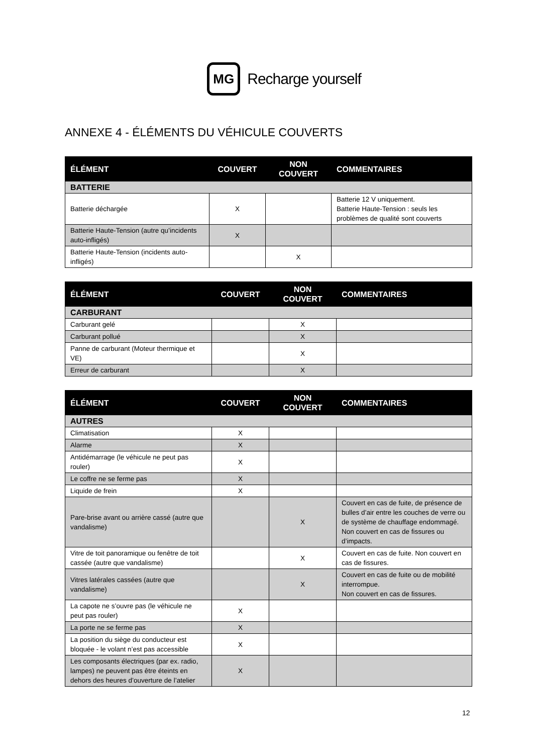MG
Recharge yourself
ANNEXE 4 - ÉLÉMENTS DU VÉHICULE COUVERTS
| ÉLÉMENT | COUVERT | NON COUVERT | COMMENTAIRES |
| --- | --- | --- | --- |
| BATTERIE | | | |
| Batterie déchargée | X | | Batterie 12 V uniquement. Batterie Haute-Tension : seuls les problèmes de qualité sont couverts |
| Batterie Haute-Tension (autre qu’incidents auto-infligés) | X | | |
| Batterie Haute-Tension (incidents auto-infligés) | | X | |
| ÉLÉMENT | COUVERT | NON COUVERT | COMMENTAIRES |
| --- | --- | --- | --- |
| CARBURANT | | | |
| Carburant gelé | | X | |
| Carburant pollué | | X | |
| Panne de carburant (Moteur thermique et VE) | | X | |
| Erreur de carburant | | X | |
| ÉLÉMENT | COUVERT | NON COUVERT | COMMENTAIRES |
| --- | --- | --- | --- |
| AUTRES | | | |
| Climatisation | X | | |
| Alarme | X | | |
| Antidémarrage (le véhicule ne peut pas rouler) | X | | |
| Le coffre ne se ferme pas | X | | |
| Liquide de frein | X | | |
| Pare-brise avant ou arrière cassé (autre que vandalisme) | | X | Couvert en cas de fuite, de présence de bulles d’air entre les couches de verre ou de système de chauffage endommagé. Non couvert en cas de fissures ou d’impacts. |
| Vitre de toit panoramique ou fenêtre de toit cassée (autre que vandalisme) | | X | Couvert en cas de fuite. Non couvert en cas de fissures. |
| Vitres latérales cassées (autre que vandalisme) | | X | Couvert en cas de fuite ou de mobilité interrompue. Non couvert en cas de fissures. |
| La capote ne s’ouvre pas (le véhicule ne peut pas rouler) | X | | |
| La porte ne se ferme pas | X | | |
| La position du siège du conducteur est bloquée - le volant n’est pas accessible | X | | |
| Les composants électriques (par ex. radio, lampes) ne peuvent pas être éteints en dehors des heures d’ouverture de l’atelier | X | | |
12